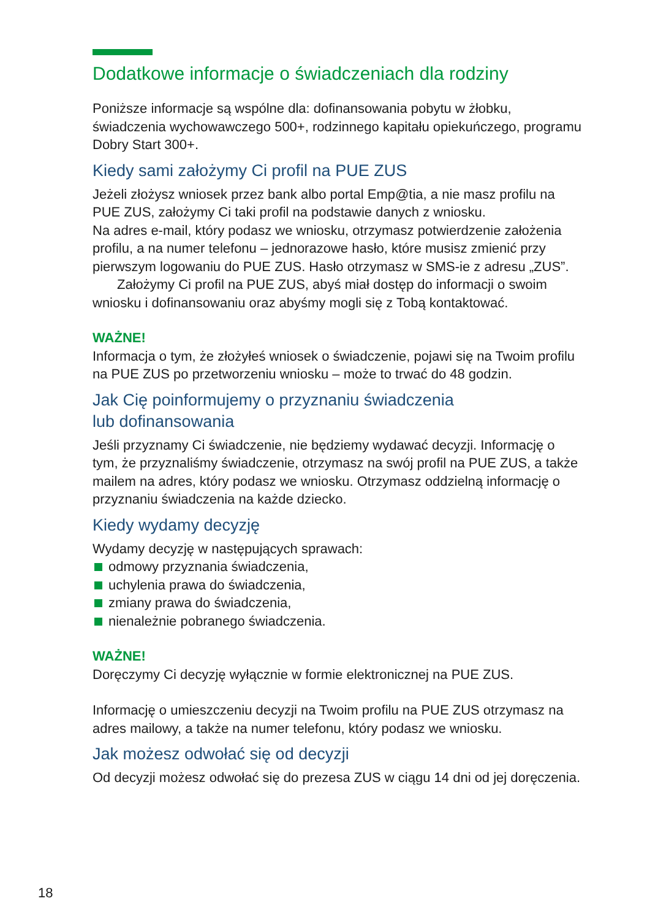Dodatkowe informacje o świadczeniach dla rodziny
Poniższe informacje są wspólne dla: dofinansowania pobytu w żłobku, świadczenia wychowawczego 500+, rodzinnego kapitału opiekuńczego, programu Dobry Start 300+.
Kiedy sami założymy Ci profil na PUE ZUS
Jeżeli złożysz wniosek przez bank albo portal Emp@tia, a nie masz profilu na PUE ZUS, założymy Ci taki profil na podstawie danych z wniosku.
Na adres e-mail, który podasz we wniosku, otrzymasz potwierdzenie założenia profilu, a na numer telefonu – jednorazowe hasło, które musisz zmienić przy pierwszym logowaniu do PUE ZUS. Hasło otrzymasz w SMS-ie z adresu „ZUS”.
Założymy Ci profil na PUE ZUS, abyś miał dostęp do informacji o swoim wniosku i dofinansowaniu oraz abyśmy mogli się z Tobą kontaktować.
WAŻNE!
Informacja o tym, że złożyłeś wniosek o świadczenie, pojawi się na Twoim profilu na PUE ZUS po przetworzeniu wniosku – może to trwać do 48 godzin.
Jak Cię poinformujemy o przyznaniu świadczenia
lub dofinansowania
Jeśli przyznamy Ci świadczenie, nie będziemy wydawać decyzji. Informację o tym, że przyznaliśmy świadczenie, otrzymasz na swój profil na PUE ZUS, a także mailem na adres, który podasz we wniosku. Otrzymasz oddzielną informację o przyznaniu świadczenia na każde dziecko.
Kiedy wydamy decyzję
Wydamy decyzję w następujących sprawach:
odmowy przyznania świadczenia,
uchylenia prawa do świadczenia,
zmiany prawa do świadczenia,
nienależnie pobranego świadczenia.
WAŻNE!
Doręczymy Ci decyzję wyłącznie w formie elektronicznej na PUE ZUS.
Informację o umieszczeniu decyzji na Twoim profilu na PUE ZUS otrzymasz na adres mailowy, a także na numer telefonu, który podasz we wniosku.
Jak możesz odwołać się od decyzji
Od decyzji możesz odwołać się do prezesa ZUS w ciągu 14 dni od jej doręczenia.
18